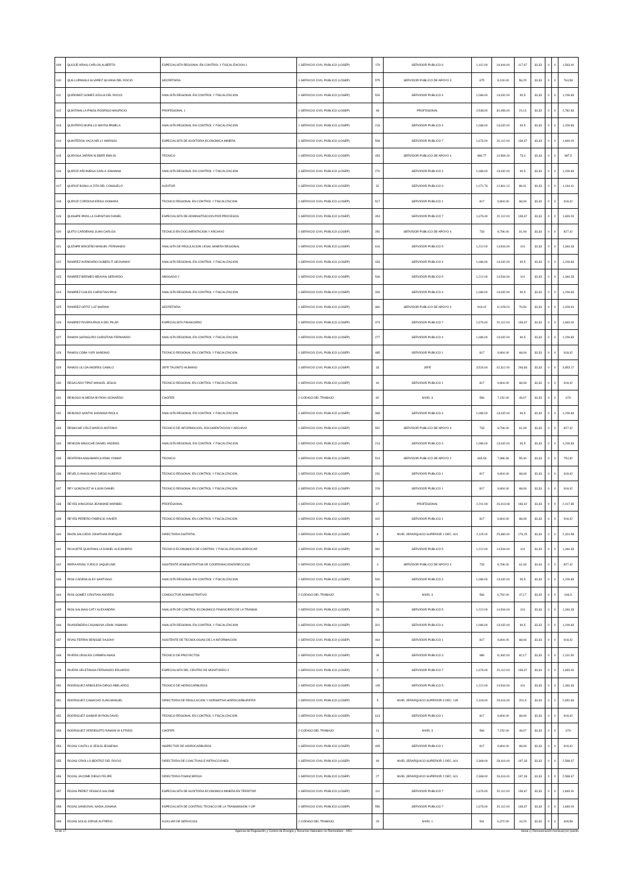| 609 | QUIJIJE ARIAS CARLOS ALBERTO | ESPECIALISTA REGIONAL EN CONTROL Y FISCALIZACION 1 | 1-SERVICIO CIVIL PUBLICO (LOSEP) | 179 | SERVIDOR PUBLICO 6 | 1,412.00 | 16,944.00 | 117,67 | 33,33 | 0 | 0 | 1,563.00 |
| 610 | QUILLUPANGUI ALVAREZ SILVANA DEL ROCIO | SECRETARIA | 1-SERVICIO CIVIL PUBLICO (LOSEP) | 575 | SERVIDOR PUBLICO DE APOYO 3 | 675 | 8,100.00 | 56,25 | 33,33 | 0 | 0 | 764,58 |
| 611 | QUIÑONEZ GOMEZ AZALIA DEL ROCIO | ANALISTA REGIONAL EN CONTROL Y FISCALIZACION | 1-SERVICIO CIVIL PUBLICO (LOSEP) | 526 | SERVIDOR PUBLICO 4 | 1,086.00 | 13,032.00 | 90,5 | 33,33 | 0 | 0 | 1,209.83 |
| 612 | QUINTANILLA PINOS RODRIGO MAURICIO | PROFESIONAL 1 | 1-SERVICIO CIVIL PUBLICO (LOSEP) | 48 | PROFESIONAL | 2,538.00 | 30,456.00 | 211,5 | 33,33 | 0 | 0 | 2,782.83 |
| 613 | QUINTERO MURILLO MAYRA PAMELA | ANALISTA REGIONAL EN CONTROL Y FISCALIZACION | 1-SERVICIO CIVIL PUBLICO (LOSEP) | 218 | SERVIDOR PUBLICO 4 | 1,086.00 | 13,032.00 | 90,5 | 33,33 | 0 | 0 | 1,209.83 |
| 614 | QUINTEROS VACA NELLY MARISOL | ESPECIALISTA DE AUDITORIA ECONOMICA MINERA | 1-SERVICIO CIVIL PUBLICO (LOSEP) | 508 | SERVIDOR PUBLICO 7 | 1,676.00 | 20,112.00 | 139,67 | 33,33 | 0 | 0 | 1,849.00 |
| 615 | QUIROGA JARRIN KLEBER EMILIO | TECNICO | 1-SERVICIO CIVIL PUBLICO (LOSEP) | 453 | SERVIDOR PUBLICO DE APOYO 4 | 880,77 | 10,569.24 | 73,4 | 33,33 | 0 | 0 | 987,5 |
| 616 | QUIROZ ARCINIEGA CARLA JOHANNA | ANALISTA REGIONAL EN CONTROL Y FISCALIZACION | 1-SERVICIO CIVIL PUBLICO (LOSEP) | 270 | SERVIDOR PUBLICO 4 | 1,086.00 | 13,032.00 | 90,5 | 33,33 | 0 | 0 | 1,209.83 |
| 617 | QUIROZ BONILLA ZITA DEL CONSUELO | AUDITOR | 1-SERVICIO CIVIL PUBLICO (LOSEP) | 32 | SERVIDOR PUBLICO 3 | 1,071.76 | 12,861.12 | 89,31 | 33,33 | 0 | 0 | 1,194.41 |
| 618 | QUIROZ CORDOVA ERIKA XIOMARA | TECNICO REGIONAL EN CONTROL Y FISCALIZACION | 1-SERVICIO CIVIL PUBLICO (LOSEP) | 517 | SERVIDOR PUBLICO 1 | 817 | 9,804.00 | 68,08 | 33,33 | 0 | 0 | 918,42 |
| 619 | QUISHPE PADILLA CHRISTIAN DANIEL | ESPECIALISTA DE ADMINISTRACION POR PROCESOS | 1-SERVICIO CIVIL PUBLICO (LOSEP) | 454 | SERVIDOR PUBLICO 7 | 1,676.00 | 20,112.00 | 139,67 | 33,33 | 0 | 0 | 1,849.00 |
| 620 | QUITO CARDENAS JUAN CARLOS | TECNICO EN DOCUMENTACION Y ARCHIVO | 1-SERVICIO CIVIL PUBLICO (LOSEP) | 281 | SERVIDOR PUBLICO DE APOYO 4 | 733 | 8,796.00 | 61,08 | 33,33 | 0 | 0 | 827,42 |
| 621 | QUIZHPE BRICEÑO MANUEL FERNANDO | ANALISTA DE REGULACION LEGAL MINERA REGIONAL | 1-SERVICIO CIVIL PUBLICO (LOSEP) | 616 | SERVIDOR PUBLICO 5 | 1,212.00 | 14,544.00 | 101 | 33,33 | 0 | 0 | 1,346.33 |
| 622 | RAMIREZ AVENDAÑO DUBERLIT GEOVANNY | ANALISTA REGIONAL EN CONTROL Y FISCALIZACION | 1-SERVICIO CIVIL PUBLICO (LOSEP) | 433 | SERVIDOR PUBLICO 4 | 1,086.00 | 13,032.00 | 90,5 | 33,33 | 0 | 0 | 1,209.83 |
| 623 | RAMIREZ BERMEO BRAYAN GERARDO | ABOGADO 2 | 1-SERVICIO CIVIL PUBLICO (LOSEP) | 546 | SERVIDOR PUBLICO 5 | 1,212.00 | 14,544.00 | 101 | 33,33 | 0 | 0 | 1,346.33 |
| 624 | RAMIREZ CHILES CHRISTIAN PAUL | ANALISTA REGIONAL EN CONTROL Y FISCALIZACION | 1-SERVICIO CIVIL PUBLICO (LOSEP) | 326 | SERVIDOR PUBLICO 4 | 1,086.00 | 13,032.00 | 90,5 | 33,33 | 0 | 0 | 1,209.83 |
| 625 | RAMIREZ ORTIZ LUZ MARINA | SECRETARIA | 1-SERVICIO CIVIL PUBLICO (LOSEP) | 360 | SERVIDOR PUBLICO DE APOYO 4 | 919,02 | 11,028.24 | 76,59 | 33,33 | 0 | 0 | 1,028.94 |
| 626 | RAMIREZ RIVERA PAOLA DEL PILAR | ESPECIALISTA FINANCIERO | 1-SERVICIO CIVIL PUBLICO (LOSEP) | 473 | SERVIDOR PUBLICO 7 | 1,676.00 | 20,112.00 | 139,67 | 33,33 | 0 | 0 | 1,849.00 |
| 627 | RAMON SARAGURO CHRISTIAN FERNANDO | ANALISTA REGIONAL EN CONTROL Y FISCALIZACION | 1-SERVICIO CIVIL PUBLICO (LOSEP) | 277 | SERVIDOR PUBLICO 4 | 1,086.00 | 13,032.00 | 90,5 | 33,33 | 0 | 0 | 1,209.83 |
| 628 | RAMOS COBA YURI SANDINO | TECNICO REGIONAL EN CONTROL Y FISCALIZACION | 1-SERVICIO CIVIL PUBLICO (LOSEP) | 485 | SERVIDOR PUBLICO 1 | 817 | 9,804.00 | 68,08 | 33,33 | 0 | 0 | 918,42 |
| 629 | RAMOS ULLOA ANDRES CAMILO | JEFE TALENTO HUMANO | 1-SERVICIO CIVIL PUBLICO (LOSEP) | 33 | JEFE | 3,526.00 | 42,312.00 | 293,83 | 33,33 | 0 | 0 | 3,853.17 |
| 630 | REGALADO TIPAZ MANUEL JESUS | TECNICO REGIONAL EN CONTROL Y FISCALIZACION | 1-SERVICIO CIVIL PUBLICO (LOSEP) | 40 | SERVIDOR PUBLICO 1 | 817 | 9,804.00 | 68,08 | 33,33 | 0 | 0 | 918,42 |
| 631 | REINOSO ALMEIDA BYRON LEONARDO | CHOFER | 2-CODIGO DEL TRABAJO | 82 | NIVEL 3 | 596 | 7,152.00 | 49,67 | 33,33 | 0 | 0 | 679 |
| 632 | REINOSO SANTIN JHOANNA PAOLA | ANALISTA REGIONAL EN CONTROL Y FISCALIZACION | 1-SERVICIO CIVIL PUBLICO (LOSEP) | 368 | SERVIDOR PUBLICO 4 | 1,086.00 | 13,032.00 | 90,5 | 33,33 | 0 | 0 | 1,209.83 |
| 633 | REMACHE CRUZ MARCO ANTONIO | TECNICO DE INFORMACION, DOCUMENTACION Y ARCHIVO | 1-SERVICIO CIVIL PUBLICO (LOSEP) | 592 | SERVIDOR PUBLICO DE APOYO 4 | 733 | 8,796.00 | 61,08 | 33,33 | 0 | 0 | 827,42 |
| 634 | RENDON MINUCHE DANIEL ANDRES | ANALISTA REGIONAL EN CONTROL Y FISCALIZACION | 1-SERVICIO CIVIL PUBLICO (LOSEP) | 213 | SERVIDOR PUBLICO 4 | 1,086.00 | 13,032.00 | 90,5 | 33,33 | 0 | 0 | 1,209.83 |
| 635 | RENTERIA ANGAMARCA IRMA YOMAR | TECNICO | 1-SERVICIO CIVIL PUBLICO (LOSEP) | 513 | SERVIDOR PUBLICO DE APOYO 2 | 665,53 | 7,986.36 | 55,46 | 33,33 | 0 | 0 | 754,32 |
| 636 | REVELO ANAGUANO DIEGO ALBEIRO | TECNICO REGIONAL EN CONTROL Y FISCALIZACION | 1-SERVICIO CIVIL PUBLICO (LOSEP) | 231 | SERVIDOR PUBLICO 1 | 817 | 9,804.00 | 68,08 | 33,33 | 0 | 0 | 918,42 |
| 637 | REY GONZALEZ W ILSON DANIEL | TECNICO REGIONAL EN CONTROL Y FISCALIZACION | 1-SERVICIO CIVIL PUBLICO (LOSEP) | 226 | SERVIDOR PUBLICO 1 | 817 | 9,804.00 | 68,08 | 33,33 | 0 | 0 | 918,42 |
| 638 | REYES HINOJOSA JEANNINE MARIBEL | PROFESIONAL | 1-SERVICIO CIVIL PUBLICO (LOSEP) | 47 | PROFESIONAL | 2,201.09 | 26,413.08 | 183,42 | 33,33 | 0 | 0 | 2,417.85 |
| 639 | REYES PERERO FABRICIO XAVIER | TECNICO REGIONAL EN CONTROL Y FISCALIZACION | 1-SERVICIO CIVIL PUBLICO (LOSEP) | 442 | SERVIDOR PUBLICO 1 | 817 | 9,804.00 | 68,08 | 33,33 | 0 | 0 | 918,42 |
| 640 | RHON SALCEDO JONATHAN ENRIQUE | DIRECTOR/A DISTRITAL | 1-SERVICIO CIVIL PUBLICO (LOSEP) | 8 | NIVEL JERARQUICO SUPERIOR 1 DEC. 601 | 2,115.00 | 25,380.00 | 176,25 | 33,33 | 0 | 0 | 2,324.58 |
| 641 | RICAURTE QUINTANILLA DANIEL ALEJANDRO | TECNICO ECONOMICO DE CONTROL Y FISCALIZACION HIDROCAR | 1-SERVICIO CIVIL PUBLICO (LOSEP) | 391 | SERVIDOR PUBLICO 5 | 1,212.00 | 14,544.00 | 101 | 33,33 | 0 | 0 | 1,346.33 |
| 642 | RIERA ARIAS YURICO JAQUELINE | ASISTENTE ADMINISTRATIVA DE COORDINACION/DIRECCION | 1-SERVICIO CIVIL PUBLICO (LOSEP) | 4 | SERVIDOR PUBLICO DE APOYO 4 | 733 | 8,796.00 | 61,08 | 33,33 | 0 | 0 | 827,42 |
| 643 | RIOS CADENA ALEX SANTIAGO | ANALISTA REGIONAL EN CONTROL Y FISCALIZACION | 1-SERVICIO CIVIL PUBLICO (LOSEP) | 540 | SERVIDOR PUBLICO 4 | 1,086.00 | 13,032.00 | 90,5 | 33,33 | 0 | 0 | 1,209.83 |
| 644 | RIOS GOMEZ CRISTIAN ANDRES | CONDUCTOR ADMINISTRATIVO | 2-CODIGO DEL TRABAJO | 70 | NIVEL 3 | 566 | 6,792.00 | 47,17 | 33,33 | 0 | 0 | 646,5 |
| 645 | RIOS SALINAS CATY ALEXANDRA | ANALISTA DE CONTROL ECONOMICO FINANCIERO DE LA TRANSM | 1-SERVICIO CIVIL PUBLICO (LOSEP) | 29 | SERVIDOR PUBLICO 5 | 1,212.00 | 14,544.00 | 101 | 33,33 | 0 | 0 | 1,346.33 |
| 646 | RIVADENEIRA CASANOVA LENIN YASMANI | ANALISTA REGIONAL EN CONTROL Y FISCALIZACION | 1-SERVICIO CIVIL PUBLICO (LOSEP) | 321 | SERVIDOR PUBLICO 4 | 1,086.00 | 13,032.00 | 90,5 | 33,33 | 0 | 0 | 1,209.83 |
| 647 | RIVAS FERRIN DENISSE DAJONY | ASISTENTE DE TECNOLOGIAS DE LA INFORMACION | 1-SERVICIO CIVIL PUBLICO (LOSEP) | 464 | SERVIDOR PUBLICO 1 | 817 | 9,804.00 | 68,08 | 33,33 | 0 | 0 | 918,42 |
| 648 | RIVERA URGILES CARMEN ANAIS | TECNICO DE PROYECTOS | 1-SERVICIO CIVIL PUBLICO (LOSEP) | 38 | SERVIDOR PUBLICO 3 | 986 | 11,832.00 | 82,17 | 33,33 | 0 | 0 | 1,101.50 |
| 649 | RIVERA VELETANGA FERNANDO EDUARDO | ESPECIALISTA DEL CENTRO DE MONITOREO 3 | 1-SERVICIO CIVIL PUBLICO (LOSEP) | 2 | SERVIDOR PUBLICO 7 | 1,676.00 | 20,112.00 | 139,67 | 33,33 | 0 | 0 | 1,849.00 |
| 650 | RODRIGUEZ ARBOLEDA DIEGO ABELARDO | TECNICO DE HIDROCARBUROS | 1-SERVICIO CIVIL PUBLICO (LOSEP) | 145 | SERVIDOR PUBLICO 5 | 1,212.00 | 14,544.00 | 101 | 33,33 | 0 | 0 | 1,346.33 |
| 651 | RODRIGUEZ CAMACHO JUAN MANUEL | DIRECTOR/A DE REGULACION Y NORMATIVA HIDROCARBURIFER | 1-SERVICIO CIVIL PUBLICO (LOSEP) | 5 | NIVEL JERARQUICO SUPERIOR 3 DEC. 135 | 2,418.00 | 29,016.00 | 201,5 | 33,33 | 0 | 0 | 2,652.83 |
| 652 | RODRIGUEZ GAIBOR BYRON DAVID | TECNICO REGIONAL EN CONTROL Y FISCALIZACION | 1-SERVICIO CIVIL PUBLICO (LOSEP) | 613 | SERVIDOR PUBLICO 1 | 817 | 9,804.00 | 68,08 | 33,33 | 0 | 0 | 918,42 |
| 653 | RODRIGUEZ VERDESOTO RAMON W ILFRIDO | CHOFER | 2-CODIGO DEL TRABAJO | 11 | NIVEL 3 | 596 | 7,152.00 | 49,67 | 33,33 | 0 | 0 | 679 |
| 654 | ROJAS CASTILLO JESUS JESSENIA | INSPECTOR DE HIDROCARBUROS | 1-SERVICIO CIVIL PUBLICO (LOSEP) | 495 | SERVIDOR PUBLICO 1 | 817 | 9,804.00 | 68,08 | 33,33 | 0 | 0 | 918,42 |
| 655 | ROJAS CRIOLLO BEATRIZ DEL ROCIO | DIRECTOR/A DE COACTIVAS E INFRACCIONES | 1-SERVICIO CIVIL PUBLICO (LOSEP) | 49 | NIVEL JERARQUICO SUPERIOR 2 DEC. 601 | 2,368.00 | 28,416.00 | 197,33 | 33,33 | 0 | 0 | 2,598.67 |
| 656 | ROJAS JACOME DIEGO FELIPE | DIRECTOR/A FINANCIERO/A | 1-SERVICIO CIVIL PUBLICO (LOSEP) | 27 | NIVEL JERARQUICO SUPERIOR 2 DEC. 601 | 2,368.00 | 28,416.00 | 197,33 | 33,33 | 0 | 0 | 2,598.67 |
| 657 | ROJAS PEREZ YESSICA SALOME | ESPECIALISTA DE AUDITORIA ECONOMICA MINERA EN TERRITOR | 1-SERVICIO CIVIL PUBLICO (LOSEP) | 111 | SERVIDOR PUBLICO 7 | 1,676.00 | 20,112.00 | 139,67 | 33,33 | 0 | 0 | 1,849.00 |
| 658 | ROJAS SANDOVAL NADIA JOHANA | ESPECIALISTA DE CONTROL TECNICO DE LA TRANSMISION Y OP | 1-SERVICIO CIVIL PUBLICO (LOSEP) | 556 | SERVIDOR PUBLICO 7 | 1,676.00 | 20,112.00 | 139,67 | 33,33 | 0 | 0 | 1,849.00 |
| 659 | ROJAS SOLIS JORGE ALFREDO | AUXILIAR DE SERVICIOS | 2-CODIGO DEL TRABAJO | 29 | NIVEL 1 | 531 | 6,372.00 | 44,25 | 33,33 | 0 | 0 | 608,58 |
13 de 17 Agencia de Regulación y Control de Energía y Recursos Naturales no Renovables - ARC literal c) Remuneración mensual por puesto